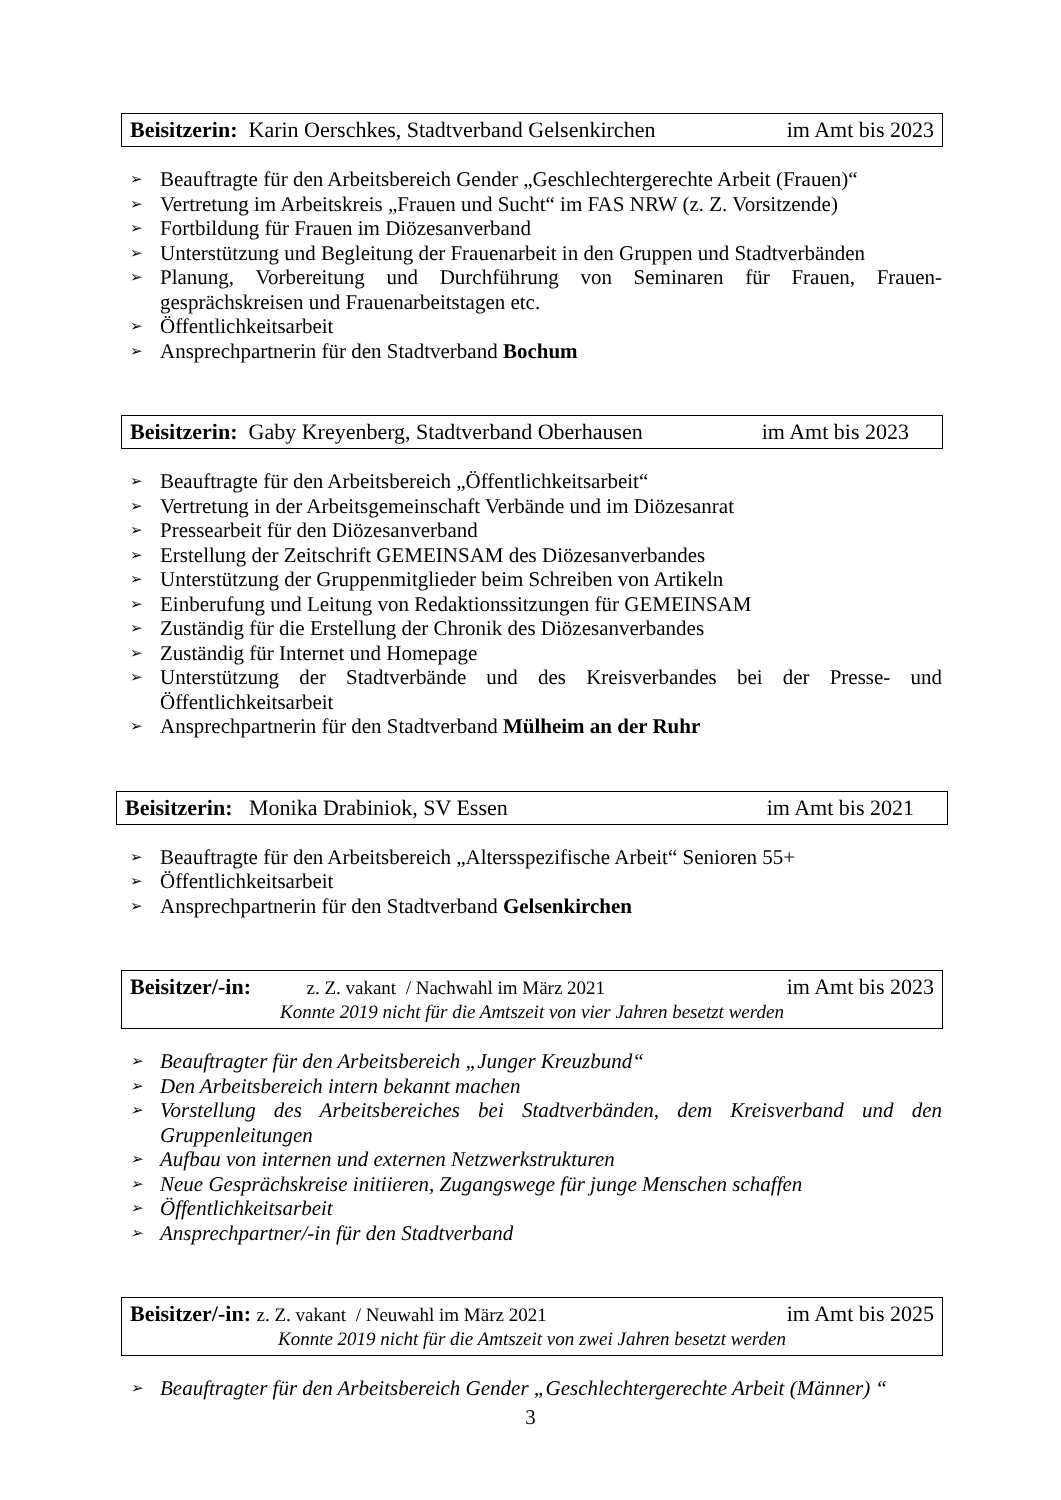Beisitzerin: Karin Oerschkes, Stadtverband Gelsenkirchen im Amt bis 2023
➢ Beauftragte für den Arbeitsbereich Gender „Geschlechtergerechte Arbeit (Frauen)“
➢ Vertretung im Arbeitskreis „Frauen und Sucht“ im FAS NRW (z. Z. Vorsitzende)
➢ Fortbildung für Frauen im Diözesanverband
➢ Unterstützung und Begleitung der Frauenarbeit in den Gruppen und Stadtverbänden
➢ Planung, Vorbereitung und Durchführung von Seminaren für Frauen, Frauen-gesprächskreisen und Frauenarbeitstagen etc.
➢ Öffentlichkeitsarbeit
➢ Ansprechpartnerin für den Stadtverband Bochum
Beisitzerin: Gaby Kreyenberg, Stadtverband Oberhausen im Amt bis 2023
➢ Beauftragte für den Arbeitsbereich „Öffentlichkeitsarbeit“
➢ Vertretung in der Arbeitsgemeinschaft Verbände und im Diözesanrat
➢ Pressearbeit für den Diözesanverband
➢ Erstellung der Zeitschrift GEMEINSAM des Diözesanverbandes
➢ Unterstützung der Gruppenmitglieder beim Schreiben von Artikeln
➢ Einberufung und Leitung von Redaktionssitzungen für GEMEINSAM
➢ Zuständig für die Erstellung der Chronik des Diözesanverbandes
➢ Zuständig für Internet und Homepage
➢ Unterstützung der Stadtverbände und des Kreisverbandes bei der Presse- und Öffentlichkeitsarbeit
➢ Ansprechpartnerin für den Stadtverband Mülheim an der Ruhr
Beisitzerin: Monika Drabiniok, SV Essen im Amt bis 2021
➢ Beauftragte für den Arbeitsbereich „Altersspezifische Arbeit“ Senioren 55+
➢ Öffentlichkeitsarbeit
➢ Ansprechpartnerin für den Stadtverband Gelsenkirchen
Beisitzer/-in: z. Z. vakant / Nachwahl im März 2021 im Amt bis 2023
Konnte 2019 nicht für die Amtszeit von vier Jahren besetzt werden
➢ Beauftragter für den Arbeitsbereich „Junger Kreuzbund“
➢ Den Arbeitsbereich intern bekannt machen
➢ Vorstellung des Arbeitsbereiches bei Stadtverbänden, dem Kreisverband und den Gruppenleitungen
➢ Aufbau von internen und externen Netzwerkstrukturen
➢ Neue Gesprächskreise initiieren, Zugangswege für junge Menschen schaffen
➢ Öffentlichkeitsarbeit
➢ Ansprechpartner/-in für den Stadtverband
Beisitzer/-in: z. Z. vakant / Neuwahl im März 2021 im Amt bis 2025
Konnte 2019 nicht für die Amtszeit von zwei Jahren besetzt werden
➢ Beauftragter für den Arbeitsbereich Gender „Geschlechtergerechte Arbeit (Männer) “
3